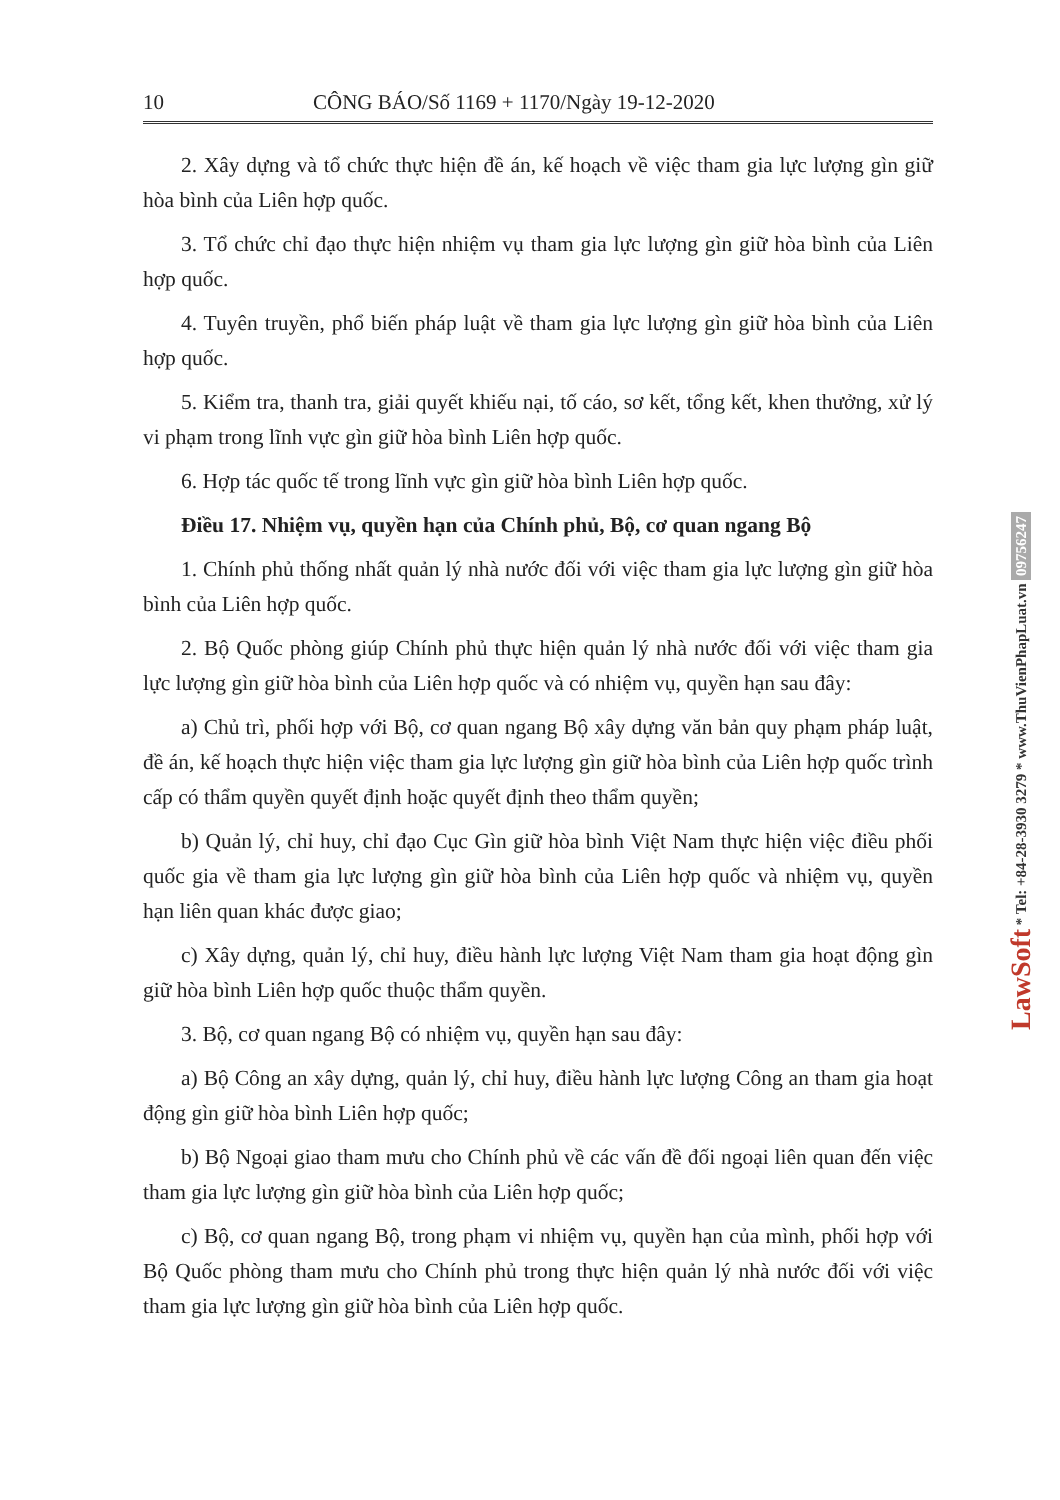10 CÔNG BÁO/Số 1169 + 1170/Ngày 19-12-2020
2. Xây dựng và tổ chức thực hiện đề án, kế hoạch về việc tham gia lực lượng gìn giữ hòa bình của Liên hợp quốc.
3. Tổ chức chỉ đạo thực hiện nhiệm vụ tham gia lực lượng gìn giữ hòa bình của Liên hợp quốc.
4. Tuyên truyền, phổ biến pháp luật về tham gia lực lượng gìn giữ hòa bình của Liên hợp quốc.
5. Kiểm tra, thanh tra, giải quyết khiếu nại, tố cáo, sơ kết, tổng kết, khen thưởng, xử lý vi phạm trong lĩnh vực gìn giữ hòa bình Liên hợp quốc.
6. Hợp tác quốc tế trong lĩnh vực gìn giữ hòa bình Liên hợp quốc.
Điều 17. Nhiệm vụ, quyền hạn của Chính phủ, Bộ, cơ quan ngang Bộ
1. Chính phủ thống nhất quản lý nhà nước đối với việc tham gia lực lượng gìn giữ hòa bình của Liên hợp quốc.
2. Bộ Quốc phòng giúp Chính phủ thực hiện quản lý nhà nước đối với việc tham gia lực lượng gìn giữ hòa bình của Liên hợp quốc và có nhiệm vụ, quyền hạn sau đây:
a) Chủ trì, phối hợp với Bộ, cơ quan ngang Bộ xây dựng văn bản quy phạm pháp luật, đề án, kế hoạch thực hiện việc tham gia lực lượng gìn giữ hòa bình của Liên hợp quốc trình cấp có thẩm quyền quyết định hoặc quyết định theo thẩm quyền;
b) Quản lý, chỉ huy, chỉ đạo Cục Gìn giữ hòa bình Việt Nam thực hiện việc điều phối quốc gia về tham gia lực lượng gìn giữ hòa bình của Liên hợp quốc và nhiệm vụ, quyền hạn liên quan khác được giao;
c) Xây dựng, quản lý, chỉ huy, điều hành lực lượng Việt Nam tham gia hoạt động gìn giữ hòa bình Liên hợp quốc thuộc thẩm quyền.
3. Bộ, cơ quan ngang Bộ có nhiệm vụ, quyền hạn sau đây:
a) Bộ Công an xây dựng, quản lý, chỉ huy, điều hành lực lượng Công an tham gia hoạt động gìn giữ hòa bình Liên hợp quốc;
b) Bộ Ngoại giao tham mưu cho Chính phủ về các vấn đề đối ngoại liên quan đến việc tham gia lực lượng gìn giữ hòa bình của Liên hợp quốc;
c) Bộ, cơ quan ngang Bộ, trong phạm vi nhiệm vụ, quyền hạn của mình, phối hợp với Bộ Quốc phòng tham mưu cho Chính phủ trong thực hiện quản lý nhà nước đối với việc tham gia lực lượng gìn giữ hòa bình của Liên hợp quốc.
LawSoft * Tel: +84-28-3930 3279 * www.ThuVienPhapLuat.vn 0975624​7